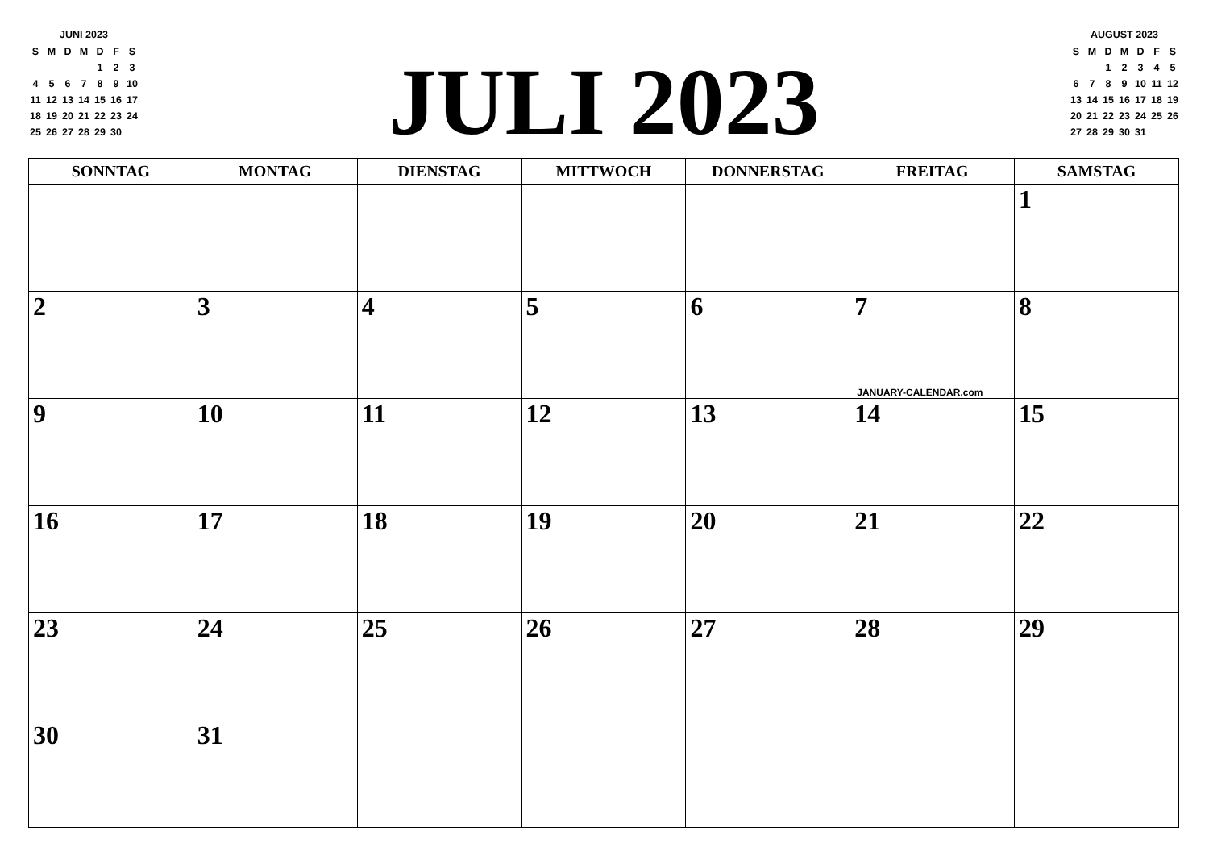JUNI 2023
| S | M | D | M | D | F | S |
| --- | --- | --- | --- | --- | --- | --- |
| | | | | 1 | 2 | 3 |
| 4 | 5 | 6 | 7 | 8 | 9 | 10 |
| 11 | 12 | 13 | 14 | 15 | 16 | 17 |
| 18 | 19 | 20 | 21 | 22 | 23 | 24 |
| 25 | 26 | 27 | 28 | 29 | 30 | |
JULI 2023
AUGUST 2023
| S | M | D | M | D | F | S |
| --- | --- | --- | --- | --- | --- | --- |
| | | 1 | 2 | 3 | 4 | 5 |
| 6 | 7 | 8 | 9 | 10 | 11 | 12 |
| 13 | 14 | 15 | 16 | 17 | 18 | 19 |
| 20 | 21 | 22 | 23 | 24 | 25 | 26 |
| 27 | 28 | 29 | 30 | 31 | | |
| SONNTAG | MONTAG | DIENSTAG | MITTWOCH | DONNERSTAG | FREITAG | SAMSTAG |
| --- | --- | --- | --- | --- | --- | --- |
| | | | | | | 1 |
| 2 | 3 | 4 | 5 | 6 | 7 JANUARY-CALENDAR.com | 8 |
| 9 | 10 | 11 | 12 | 13 | 14 | 15 |
| 16 | 17 | 18 | 19 | 20 | 21 | 22 |
| 23 | 24 | 25 | 26 | 27 | 28 | 29 |
| 30 | 31 | | | | | |